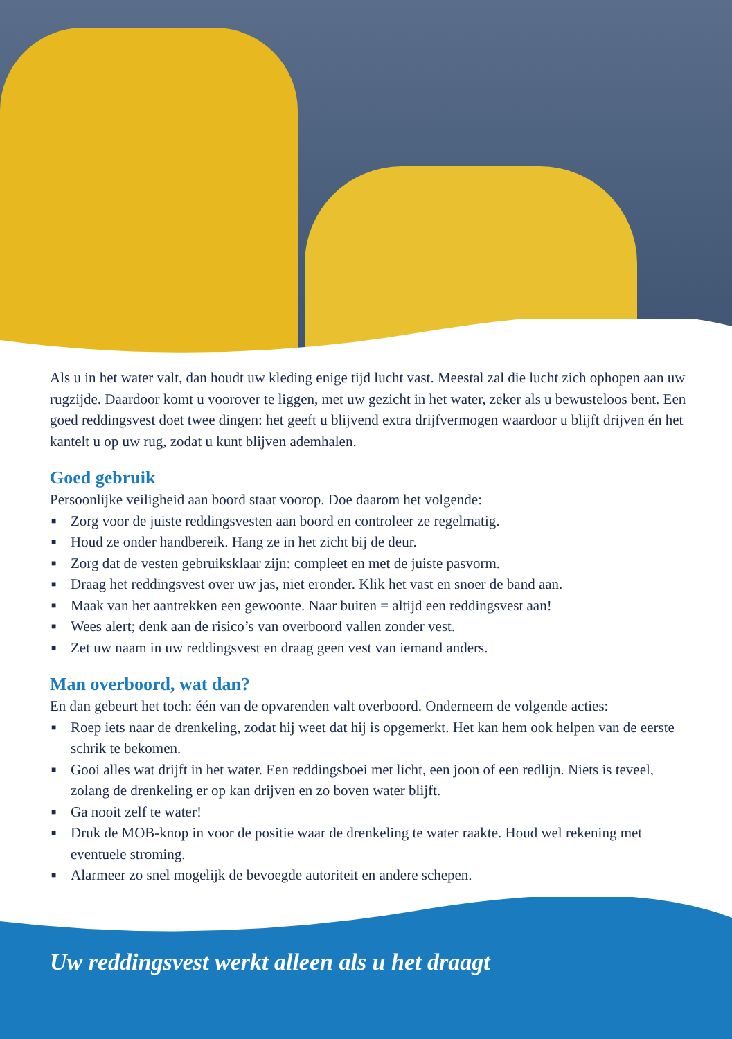Als u in het water valt, dan houdt uw kleding enige tijd lucht vast. Meestal zal die lucht zich ophopen aan uw rugzijde. Daardoor komt u voorover te liggen, met uw gezicht in het water, zeker als u bewusteloos bent. Een goed reddingsvest doet twee dingen: het geeft u blijvend extra drijfvermogen waardoor u blijft drijven én het kantelt u op uw rug, zodat u kunt blijven ademhalen.
Goed gebruik
Persoonlijke veiligheid aan boord staat voorop. Doe daarom het volgende:
■ Zorg voor de juiste reddingsvesten aan boord en controleer ze regelmatig.
■ Houd ze onder handbereik. Hang ze in het zicht bij de deur.
■ Zorg dat de vesten gebruiksklaar zijn: compleet en met de juiste pasvorm.
■ Draag het reddingsvest over uw jas, niet eronder. Klik het vast en snoer de band aan.
■ Maak van het aantrekken een gewoonte. Naar buiten = altijd een reddingsvest aan!
■ Wees alert; denk aan de risico’s van overboord vallen zonder vest.
■ Zet uw naam in uw reddingsvest en draag geen vest van iemand anders.
Man overboord, wat dan?
En dan gebeurt het toch: één van de opvarenden valt overboord. Onderneem de volgende acties:
■ Roep iets naar de drenkeling, zodat hij weet dat hij is opgemerkt. Het kan hem ook helpen van de eerste schrik te bekomen.
■ Gooi alles wat drijft in het water. Een reddingsboei met licht, een joon of een redlijn. Niets is teveel, zolang de drenkeling er op kan drijven en zo boven water blijft.
■ Ga nooit zelf te water!
■ Druk de MOB-knop in voor de positie waar de drenkeling te water raakte. Houd wel rekening met eventuele stroming.
■ Alarmeer zo snel mogelijk de bevoegde autoriteit en andere schepen.
Uw reddingsvest werkt alleen als u het draagt